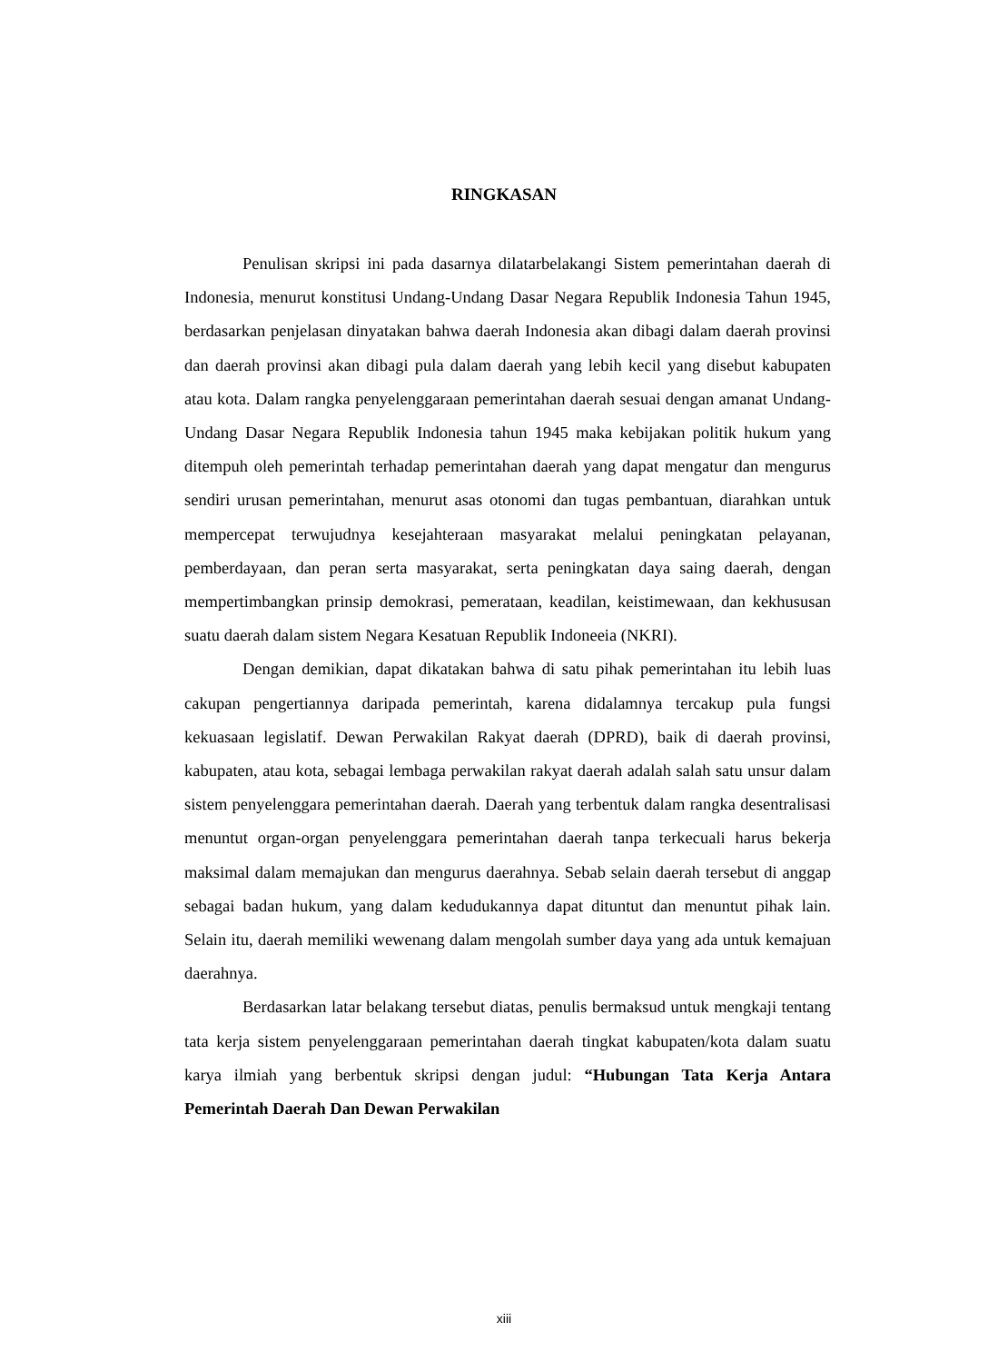RINGKASAN
Penulisan skripsi ini pada dasarnya dilatarbelakangi Sistem pemerintahan daerah di Indonesia, menurut konstitusi Undang-Undang Dasar Negara Republik Indonesia Tahun 1945, berdasarkan penjelasan dinyatakan bahwa daerah Indonesia akan dibagi dalam daerah provinsi dan daerah provinsi akan dibagi pula dalam daerah yang lebih kecil yang disebut kabupaten atau kota. Dalam rangka penyelenggaraan pemerintahan daerah sesuai dengan amanat Undang-Undang Dasar Negara Republik Indonesia tahun 1945 maka kebijakan politik hukum yang ditempuh oleh pemerintah terhadap pemerintahan daerah yang dapat mengatur dan mengurus sendiri urusan pemerintahan, menurut asas otonomi dan tugas pembantuan, diarahkan untuk mempercepat terwujudnya kesejahteraan masyarakat melalui peningkatan pelayanan, pemberdayaan, dan peran serta masyarakat, serta peningkatan daya saing daerah, dengan mempertimbangkan prinsip demokrasi, pemerataan, keadilan, keistimewaan, dan kekhususan suatu daerah dalam sistem Negara Kesatuan Republik Indoneeia (NKRI).
Dengan demikian, dapat dikatakan bahwa di satu pihak pemerintahan itu lebih luas cakupan pengertiannya daripada pemerintah, karena didalamnya tercakup pula fungsi kekuasaan legislatif. Dewan Perwakilan Rakyat daerah (DPRD), baik di daerah provinsi, kabupaten, atau kota, sebagai lembaga perwakilan rakyat daerah adalah salah satu unsur dalam sistem penyelenggara pemerintahan daerah. Daerah yang terbentuk dalam rangka desentralisasi menuntut organ-organ penyelenggara pemerintahan daerah tanpa terkecuali harus bekerja maksimal dalam memajukan dan mengurus daerahnya. Sebab selain daerah tersebut di anggap sebagai badan hukum, yang dalam kedudukannya dapat dituntut dan menuntut pihak lain. Selain itu, daerah memiliki wewenang dalam mengolah sumber daya yang ada untuk kemajuan daerahnya.
Berdasarkan latar belakang tersebut diatas, penulis bermaksud untuk mengkaji tentang tata kerja sistem penyelenggaraan pemerintahan daerah tingkat kabupaten/kota dalam suatu karya ilmiah yang berbentuk skripsi dengan judul: “Hubungan Tata Kerja Antara Pemerintah Daerah Dan Dewan Perwakilan
xiii